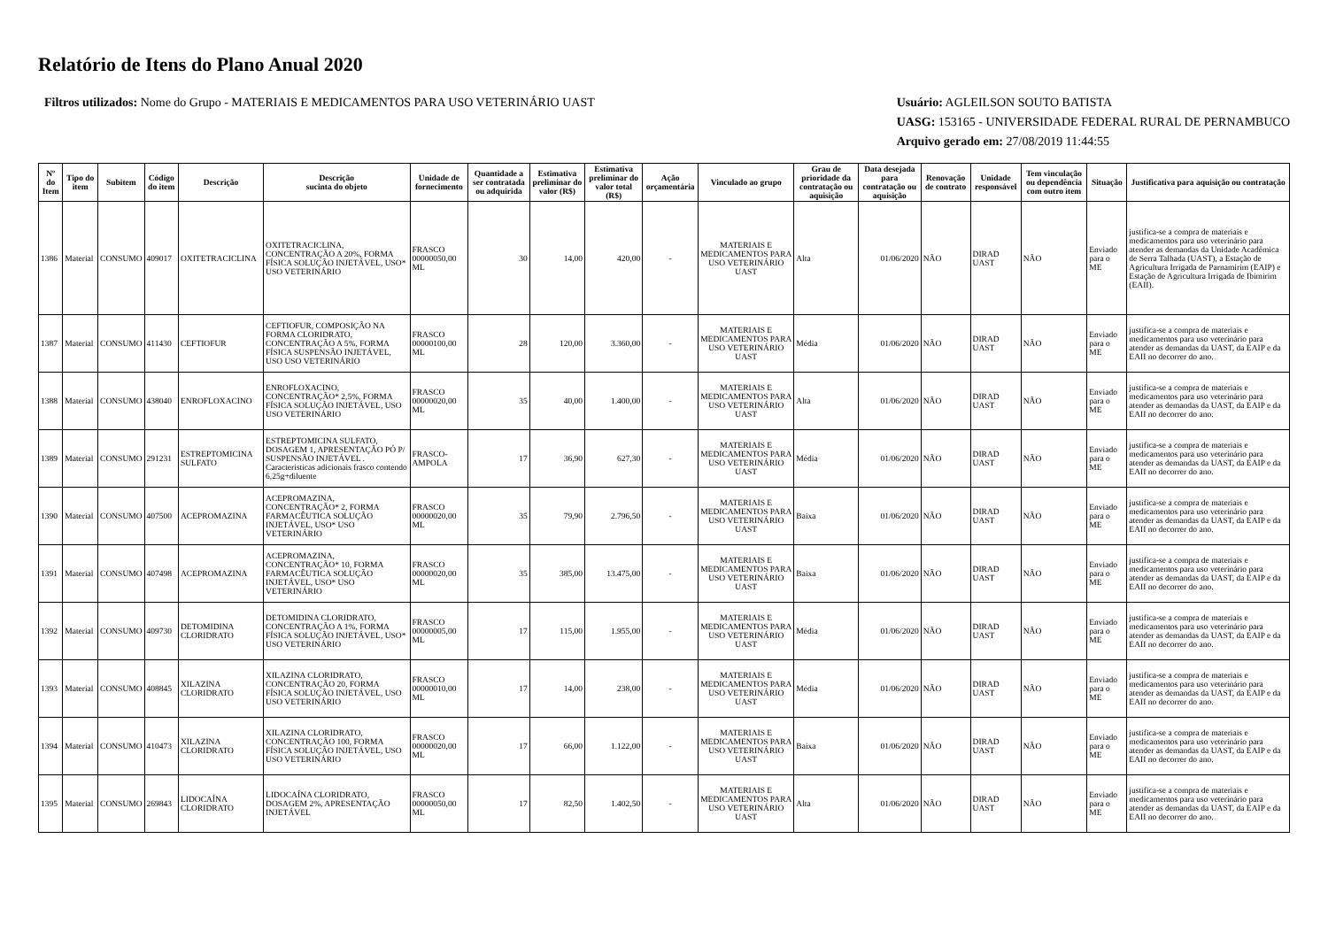Relatório de Itens do Plano Anual 2020
Filtros utilizados: Nome do Grupo - MATERIAIS E MEDICAMENTOS PARA USO VETERINÁRIO UAST
Usuário: AGLEILSON SOUTO BATISTA
UASG: 153165 - UNIVERSIDADE FEDERAL RURAL DE PERNAMBUCO
Arquivo gerado em: 27/08/2019 11:44:55
| Nº do Item | Tipo do item | Subitem | Código do item | Descrição | Descrição sucinta do objeto | Unidade de fornecimento | Quantidade a ser contratada ou adquirida | Estimativa preliminar do valor (R$) | Estimativa preliminar do valor total (R$) | Ação orçamentária | Vinculado ao grupo | Grau de prioridade da contratação ou aquisição | Data desejada para contratação ou aquisição | Renovação de contrato | Unidade responsável | Tem vinculação ou dependência com outro item | Situação | Justificativa para aquisição ou contratação |
| --- | --- | --- | --- | --- | --- | --- | --- | --- | --- | --- | --- | --- | --- | --- | --- | --- | --- | --- |
| 1386 | Material | CONSUMO | 409017 | OXITETRACICLINA | OXITETRACICLINA, CONCENTRAÇÃO A 20%, FORMA FÍSICA SOLUÇÃO INJETÁVEL, USO* USO VETERINÁRIO | FRASCO 00000050,00 ML | 30 | 14,00 | 420,00 | - | MATERIAIS E MEDICAMENTOS PARA USO VETERINÁRIO UAST | Alta | 01/06/2020 | NÃO | DIRAD UAST | NÃO | Enviado para o ME | justifica-se a compra de materiais e medicamentos para uso veterinário para atender as demandas da Unidade Acadêmica de Serra Talhada (UAST), a Estação de Agricultura Irrigada de Parnamirim (EAIP) e Estação de Agricultura Irrigada de Ibimirim (EAII). |
| 1387 | Material | CONSUMO | 411430 | CEFTIOFUR | CEFTIOFUR, COMPOSIÇÃO NA FORMA CLORIDRATO, CONCENTRAÇÃO A 5%, FORMA FÍSICA SUSPENSÃO INJETÁVEL, USO USO VETERINÁRIO | FRASCO 00000100,00 ML | 28 | 120,00 | 3.360,00 | - | MATERIAIS E MEDICAMENTOS PARA USO VETERINÁRIO UAST | Média | 01/06/2020 | NÃO | DIRAD UAST | NÃO | Enviado para o ME | justifica-se a compra de materiais e medicamentos para uso veterinário para atender as demandas da UAST, da EAIP e da EAII no decorrer do ano. |
| 1388 | Material | CONSUMO | 438040 | ENROFLOXACINO | ENROFLOXACINO, CONCENTRAÇÃO* 2,5%, FORMA FÍSICA SOLUÇÃO INJETÁVEL, USO USO VETERINÁRIO | FRASCO 00000020,00 ML | 35 | 40,00 | 1.400,00 | - | MATERIAIS E MEDICAMENTOS PARA USO VETERINÁRIO UAST | Alta | 01/06/2020 | NÃO | DIRAD UAST | NÃO | Enviado para o ME | justifica-se a compra de materiais e medicamentos para uso veterinário para atender as demandas da UAST, da EAIP e da EAII no decorrer do ano. |
| 1389 | Material | CONSUMO | 291231 | ESTREPTOMICINA SULFATO | ESTREPTOMICINA SULFATO, DOSAGEM 1, APRESENTAÇÃO PÓ P/ SUSPENSÃO INJETÁVEL . Caracteristicas adicionais frasco contendo 6,25g+diluente | FRASCO-AMPOLA | 17 | 36,90 | 627,30 | - | MATERIAIS E MEDICAMENTOS PARA USO VETERINÁRIO UAST | Média | 01/06/2020 | NÃO | DIRAD UAST | NÃO | Enviado para o ME | justifica-se a compra de materiais e medicamentos para uso veterinário para atender as demandas da UAST, da EAIP e da EAII no decorrer do ano. |
| 1390 | Material | CONSUMO | 407500 | ACEPROMAZINA | ACEPROMAZINA, CONCENTRAÇÃO* 2, FORMA FARMACÊUTICA SOLUÇÃO INJETÁVEL, USO* USO VETERINÁRIO | FRASCO 00000020,00 ML | 35 | 79,90 | 2.796,50 | - | MATERIAIS E MEDICAMENTOS PARA USO VETERINÁRIO UAST | Baixa | 01/06/2020 | NÃO | DIRAD UAST | NÃO | Enviado para o ME | justifica-se a compra de materiais e medicamentos para uso veterinário para atender as demandas da UAST, da EAIP e da EAII no decorrer do ano. |
| 1391 | Material | CONSUMO | 407498 | ACEPROMAZINA | ACEPROMAZINA, CONCENTRAÇÃO* 10, FORMA FARMACÊUTICA SOLUÇÃO INJETÁVEL, USO* USO VETERINÁRIO | FRASCO 00000020,00 ML | 35 | 385,00 | 13.475,00 | - | MATERIAIS E MEDICAMENTOS PARA USO VETERINÁRIO UAST | Baixa | 01/06/2020 | NÃO | DIRAD UAST | NÃO | Enviado para o ME | justifica-se a compra de materiais e medicamentos para uso veterinário para atender as demandas da UAST, da EAIP e da EAII no decorrer do ano. |
| 1392 | Material | CONSUMO | 409730 | DETOMIDINA CLORIDRATO | DETOMIDINA CLORIDRATO, CONCENTRAÇÃO A 1%, FORMA FÍSICA SOLUÇÃO INJETÁVEL, USO* USO VETERINÁRIO | FRASCO 00000005,00 ML | 17 | 115,00 | 1.955,00 | - | MATERIAIS E MEDICAMENTOS PARA USO VETERINÁRIO UAST | Média | 01/06/2020 | NÃO | DIRAD UAST | NÃO | Enviado para o ME | justifica-se a compra de materiais e medicamentos para uso veterinário para atender as demandas da UAST, da EAIP e da EAII no decorrer do ano. |
| 1393 | Material | CONSUMO | 408845 | XILAZINA CLORIDRATO | XILAZINA CLORIDRATO, CONCENTRAÇÃO 20, FORMA FÍSICA SOLUÇÃO INJETÁVEL, USO USO VETERINÁRIO | FRASCO 00000010,00 ML | 17 | 14,00 | 238,00 | - | MATERIAIS E MEDICAMENTOS PARA USO VETERINÁRIO UAST | Média | 01/06/2020 | NÃO | DIRAD UAST | NÃO | Enviado para o ME | justifica-se a compra de materiais e medicamentos para uso veterinário para atender as demandas da UAST, da EAIP e da EAII no decorrer do ano. |
| 1394 | Material | CONSUMO | 410473 | XILAZINA CLORIDRATO | XILAZINA CLORIDRATO, CONCENTRAÇÃO 100, FORMA FÍSICA SOLUÇÃO INJETÁVEL, USO USO VETERINÁRIO | FRASCO 00000020,00 ML | 17 | 66,00 | 1.122,00 | - | MATERIAIS E MEDICAMENTOS PARA USO VETERINÁRIO UAST | Baixa | 01/06/2020 | NÃO | DIRAD UAST | NÃO | Enviado para o ME | justifica-se a compra de materiais e medicamentos para uso veterinário para atender as demandas da UAST, da EAIP e da EAII no decorrer do ano. |
| 1395 | Material | CONSUMO | 269843 | LIDOCAÍNA CLORIDRATO | LIDOCAÍNA CLORIDRATO, DOSAGEM 2%, APRESENTAÇÃO INJETÁVEL | FRASCO 00000050,00 ML | 17 | 82,50 | 1.402,50 | - | MATERIAIS E MEDICAMENTOS PARA USO VETERINÁRIO UAST | Alta | 01/06/2020 | NÃO | DIRAD UAST | NÃO | Enviado para o ME | justifica-se a compra de materiais e medicamentos para uso veterinário para atender as demandas da UAST, da EAIP e da EAII no decorrer do ano. |